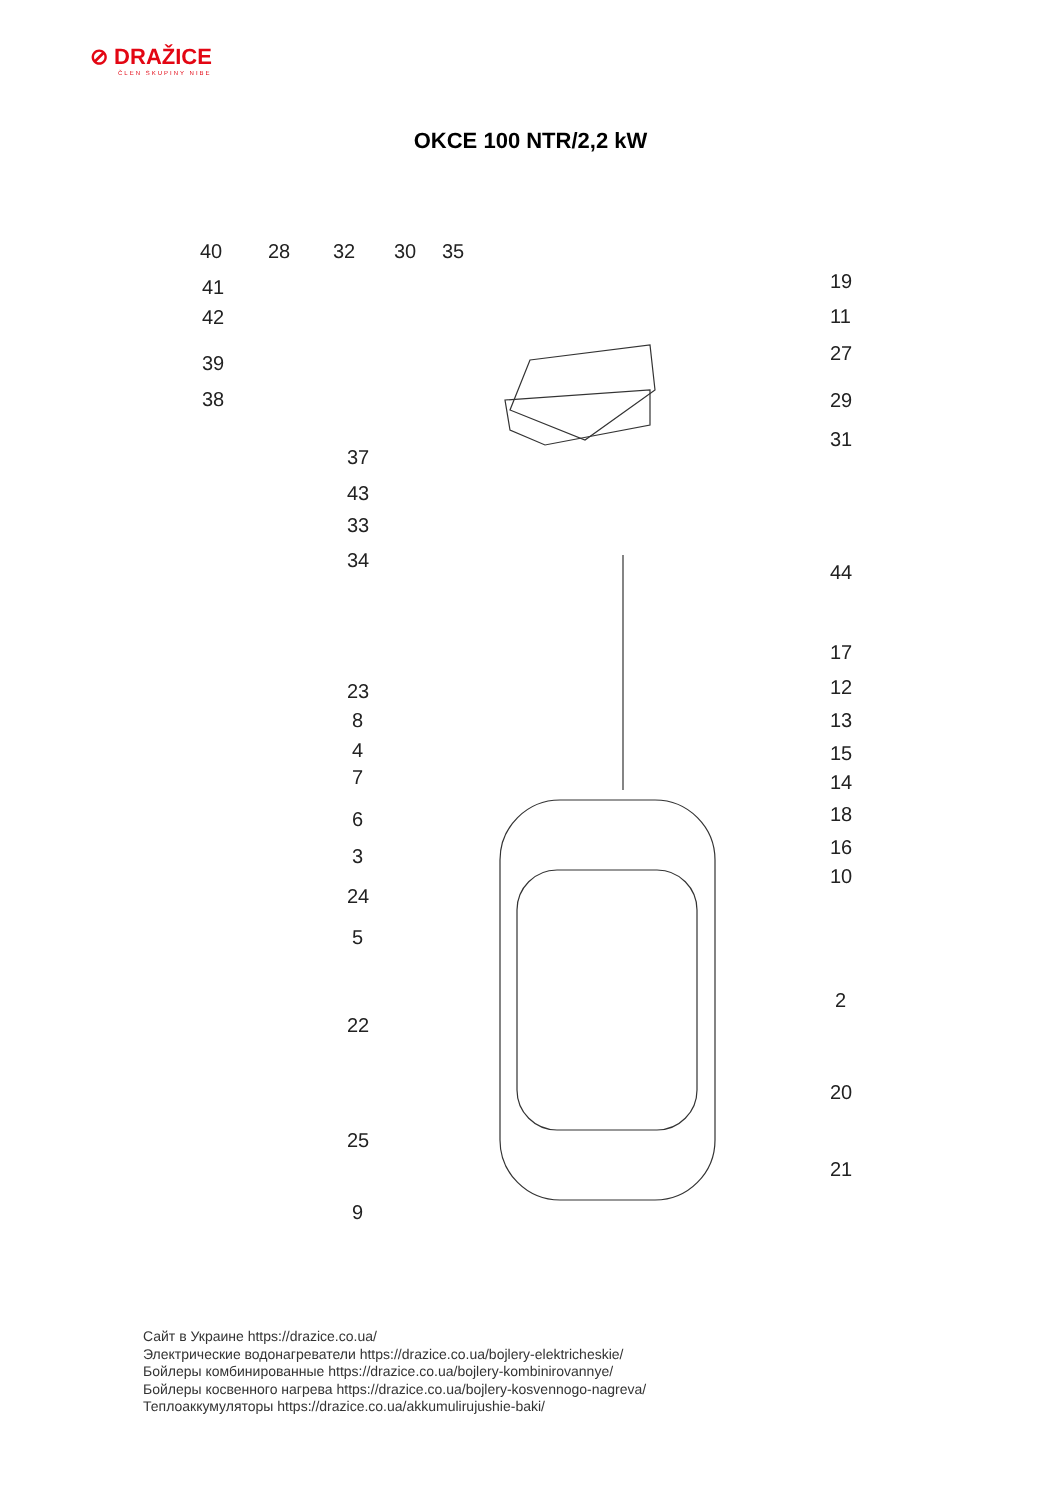⊘ DRAŽICE
ČLEN SKUPINY NIBE
OKCE 100 NTR/2,2 kW
40
28
32
30
35
41
42
39
38
37
43
33
34
23
8
4
7
6
3
24
5
22
25
9
19
11
27
29
31
44
17
12
13
15
14
18
16
10
2
20
21
Сайт в Украине https://drazice.co.ua/
Электрические водонагреватели https://drazice.co.ua/bojlery-elektricheskie/
Бойлеры комбинированные https://drazice.co.ua/bojlery-kombinirovannye/
Бойлеры косвенного нагрева https://drazice.co.ua/bojlery-kosvennogo-nagreva/
Теплоаккумуляторы https://drazice.co.ua/akkumulirujushie-baki/